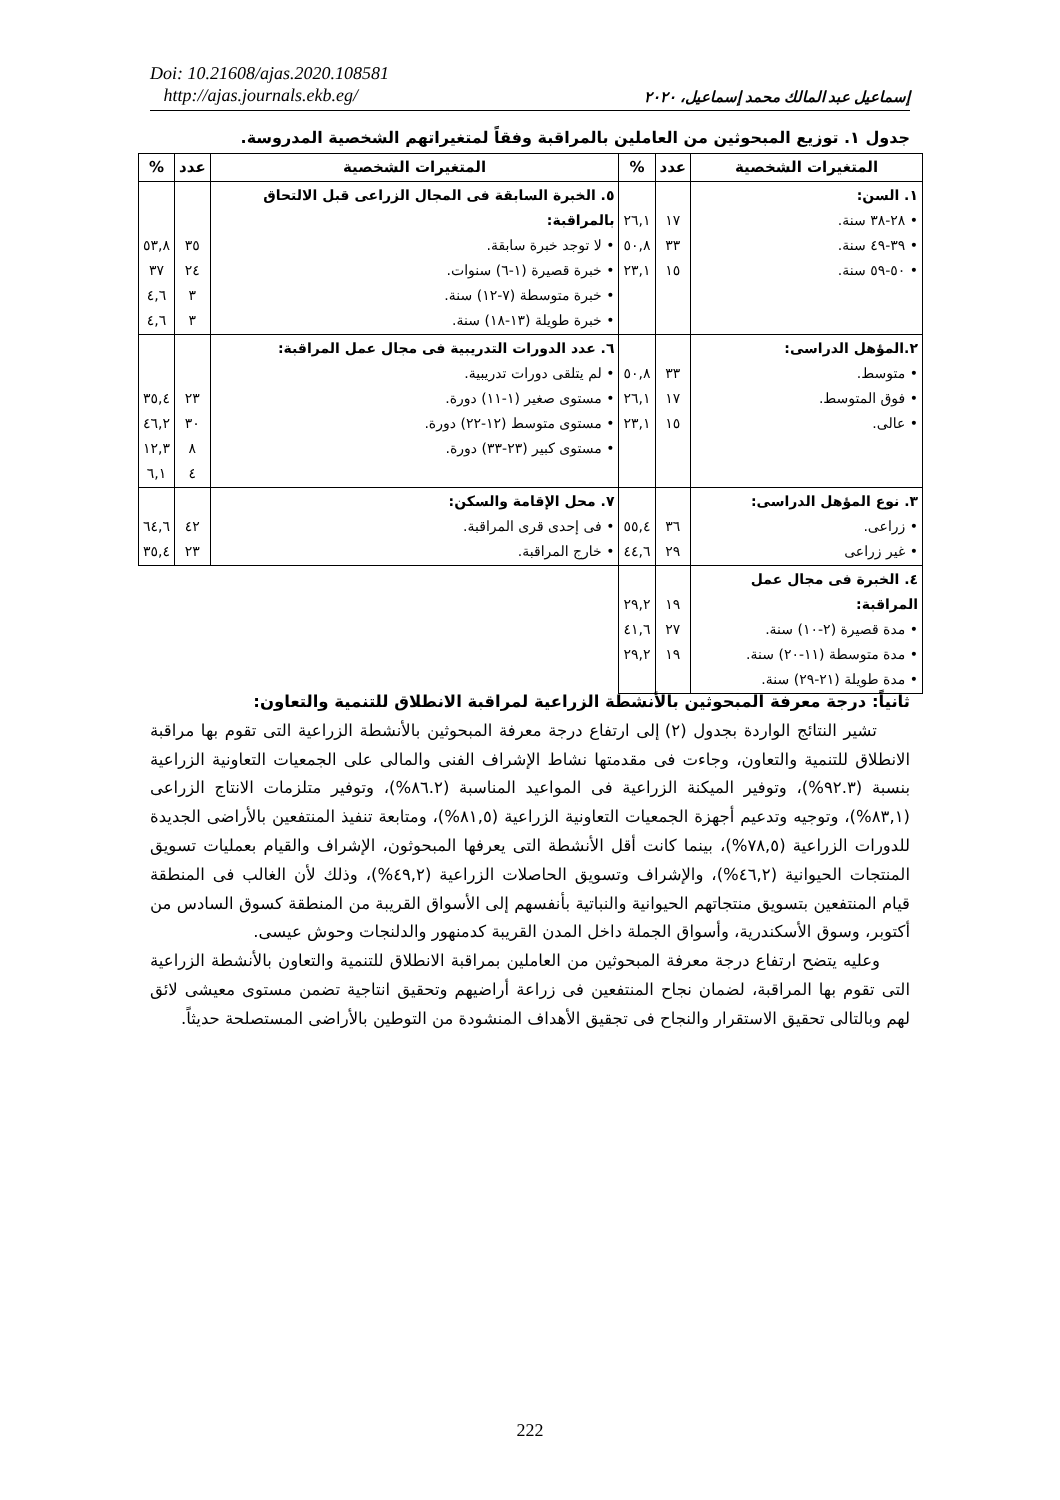Doi: 10.21608/ajas.2020.108581
http://ajas.journals.ekb.eg/
إسماعيل عبد المالك محمد إسماعيل، ٢٠٢٠
جدول ١. توزيع المبحوثين من العاملين بالمراقبة وفقاً لمتغيراتهم الشخصية المدروسة.
| المتغيرات الشخصية | عدد | % | المتغيرات الشخصية | عدد | % |
| --- | --- | --- | --- | --- | --- |
| ١. السن: • ٢٨-٣٨ سنة. • ٣٩-٤٩ سنة. • ٥٠-٥٩ سنة. | ١٧ ٣٣ ١٥ | ٢٦,١ ٥٠,٨ ٢٣,١ | ٥. الخبرة السابقة فى المجال الزراعى قبل الالتحاق بالمراقبة: • لا توجد خبرة سابقة. • خبرة قصيرة (١-٦) سنوات. • خبرة متوسطة (٧-١٢) سنة. • خبرة طويلة (١٣-١٨) سنة. | ٣٥ ٢٤ ٣ ٣ | ٥٣,٨ ٣٧ ٤,٦ ٤,٦ |
| ٢.المؤهل الدراسى: • متوسط. • فوق المتوسط. • عالى. | ٣٣ ١٧ ١٥ | ٥٠,٨ ٢٦,١ ٢٣,١ | ٦. عدد الدورات التدريبية فى مجال عمل المراقبة: • لم يتلقى دورات تدريبية. • مستوى صغير (١-١١) دورة. • مستوى متوسط (١٢-٢٢) دورة. • مستوى كبير (٢٣-٣٣) دورة. | ٢٣ ٣٠ ٨ ٤ | ٣٥,٤ ٤٦,٢ ١٢,٣ ٦,١ |
| ٣. نوع المؤهل الدراسى: • زراعى. • غير زراعى | ٣٦ ٢٩ | ٥٥,٤ ٤٤,٦ | ٧. محل الإقامة والسكن: • فى إحدى قرى المراقبة. • خارج المراقبة. | ٤٢ ٢٣ | ٦٤,٦ ٣٥,٤ |
| ٤. الخبرة فى مجال عمل المراقبة: • مدة قصيرة (٢-١٠) سنة. • مدة متوسطة (١١-٢٠) سنة. • مدة طويلة (٢١-٢٩) سنة. | ١٩ ٢٧ ١٩ | ٢٩,٢ ٤١,٦ ٢٩,٢ | | | |
ثانياً: درجة معرفة المبحوثين بالأنشطة الزراعية لمراقبة الانطلاق للتنمية والتعاون:
تشير النتائج الواردة بجدول (٢) إلى ارتفاع درجة معرفة المبحوثين بالأنشطة الزراعية التى تقوم بها مراقبة الانطلاق للتنمية والتعاون، وجاءت فى مقدمتها نشاط الإشراف الفنى والمالى على الجمعيات التعاونية الزراعية بنسبة (٩٢.٣%)، وتوفير الميكنة الزراعية فى المواعيد المناسبة (٨٦.٢%)، وتوفير متلزمات الانتاج الزراعى (٨٣,١%)، وتوجيه وتدعيم أجهزة الجمعيات التعاونية الزراعية (٨١,٥%)، ومتابعة تنفيذ المنتفعين بالأراضى الجديدة للدورات الزراعية (٧٨,٥%)، بينما كانت أقل الأنشطة التى يعرفها المبحوثون، الإشراف والقيام بعمليات تسويق المنتجات الحيوانية (٤٦,٢%)، والإشراف وتسويق الحاصلات الزراعية (٤٩,٢%)، وذلك لأن الغالب فى المنطقة قيام المنتفعين بتسويق منتجاتهم الحيوانية والنباتية بأنفسهم إلى الأسواق القريبة من المنطقة كسوق السادس من أكتوبر، وسوق الأسكندرية، وأسواق الجملة داخل المدن القريبة كدمنهور والدلنجات وحوش عيسى.
وعليه يتضح ارتفاع درجة معرفة المبحوثين من العاملين بمراقبة الانطلاق للتنمية والتعاون بالأنشطة الزراعية التى تقوم بها المراقبة، لضمان نجاح المنتفعين فى زراعة أراضيهم وتحقيق انتاجية تضمن مستوى معيشى لائق لهم وبالتالى تحقيق الاستقرار والنجاح فى تجقيق الأهداف المنشودة من التوطين بالأراضى المستصلحة حديثاً.
222